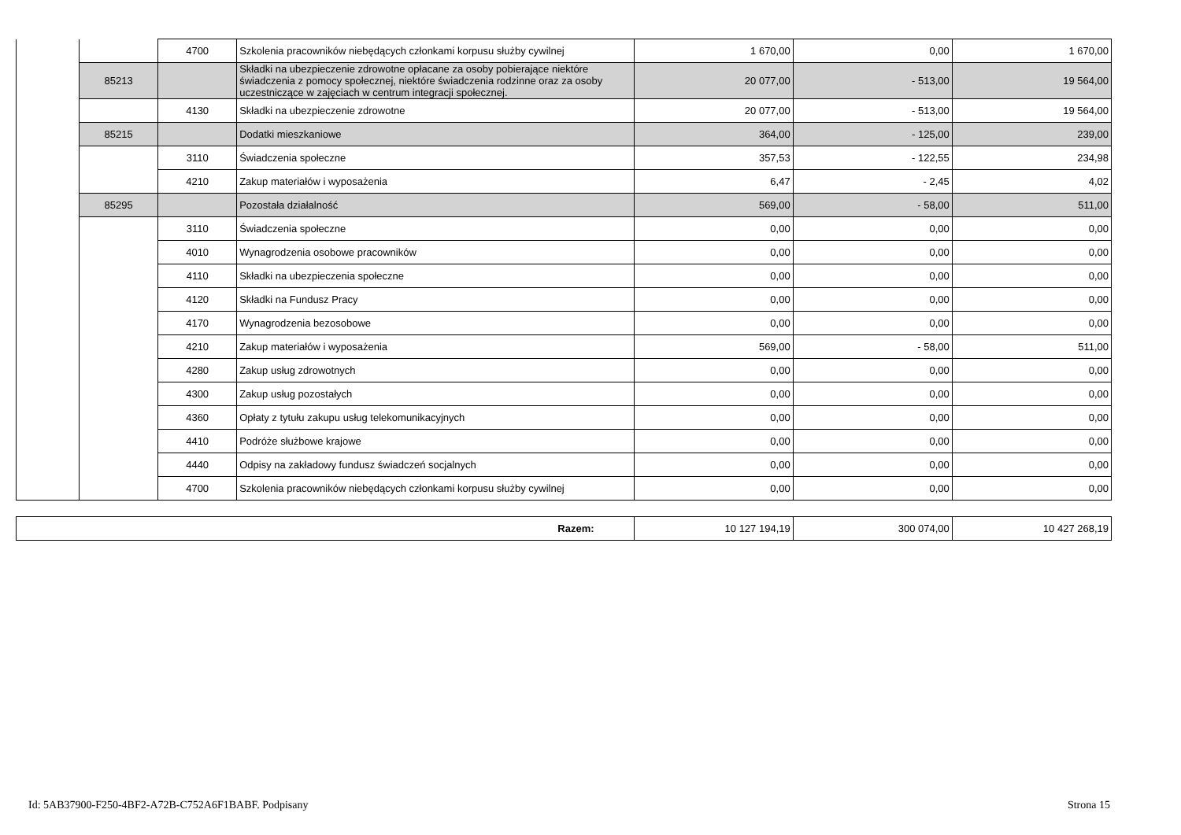| | | 4700 | Szkolenia pracowników niebędących członkami korpusu służby cywilnej | 1 670,00 | 0,00 | 1 670,00 |
| | 85213 | | Składki na ubezpieczenie zdrowotne opłacane za osoby pobierające niektóre świadczenia z pomocy społecznej, niektóre świadczenia rodzinne oraz za osoby uczestniczące w zajęciach w centrum integracji społecznej. | 20 077,00 | - 513,00 | 19 564,00 |
| | | 4130 | Składki na ubezpieczenie zdrowotne | 20 077,00 | - 513,00 | 19 564,00 |
| | 85215 | | Dodatki mieszkaniowe | 364,00 | - 125,00 | 239,00 |
| | | 3110 | Świadczenia społeczne | 357,53 | - 122,55 | 234,98 |
| | | 4210 | Zakup materiałów i wyposażenia | 6,47 | - 2,45 | 4,02 |
| | 85295 | | Pozostała działalność | 569,00 | - 58,00 | 511,00 |
| | | 3110 | Świadczenia społeczne | 0,00 | 0,00 | 0,00 |
| | | 4010 | Wynagrodzenia osobowe pracowników | 0,00 | 0,00 | 0,00 |
| | | 4110 | Składki na ubezpieczenia społeczne | 0,00 | 0,00 | 0,00 |
| | | 4120 | Składki na Fundusz Pracy | 0,00 | 0,00 | 0,00 |
| | | 4170 | Wynagrodzenia bezosobowe | 0,00 | 0,00 | 0,00 |
| | | 4210 | Zakup materiałów i wyposażenia | 569,00 | - 58,00 | 511,00 |
| | | 4280 | Zakup usług zdrowotnych | 0,00 | 0,00 | 0,00 |
| | | 4300 | Zakup usług pozostałych | 0,00 | 0,00 | 0,00 |
| | | 4360 | Opłaty z tytułu zakupu usług telekomunikacyjnych | 0,00 | 0,00 | 0,00 |
| | | 4410 | Podróże służbowe krajowe | 0,00 | 0,00 | 0,00 |
| | | 4440 | Odpisy na zakładowy fundusz świadczeń socjalnych | 0,00 | 0,00 | 0,00 |
| | | 4700 | Szkolenia pracowników niebędących członkami korpusu służby cywilnej | 0,00 | 0,00 | 0,00 |
| Razem: | 10 127 194,19 | 300 074,00 | 10 427 268,19 |
Id: 5AB37900-F250-4BF2-A72B-C752A6F1BABF. Podpisany Strona 15